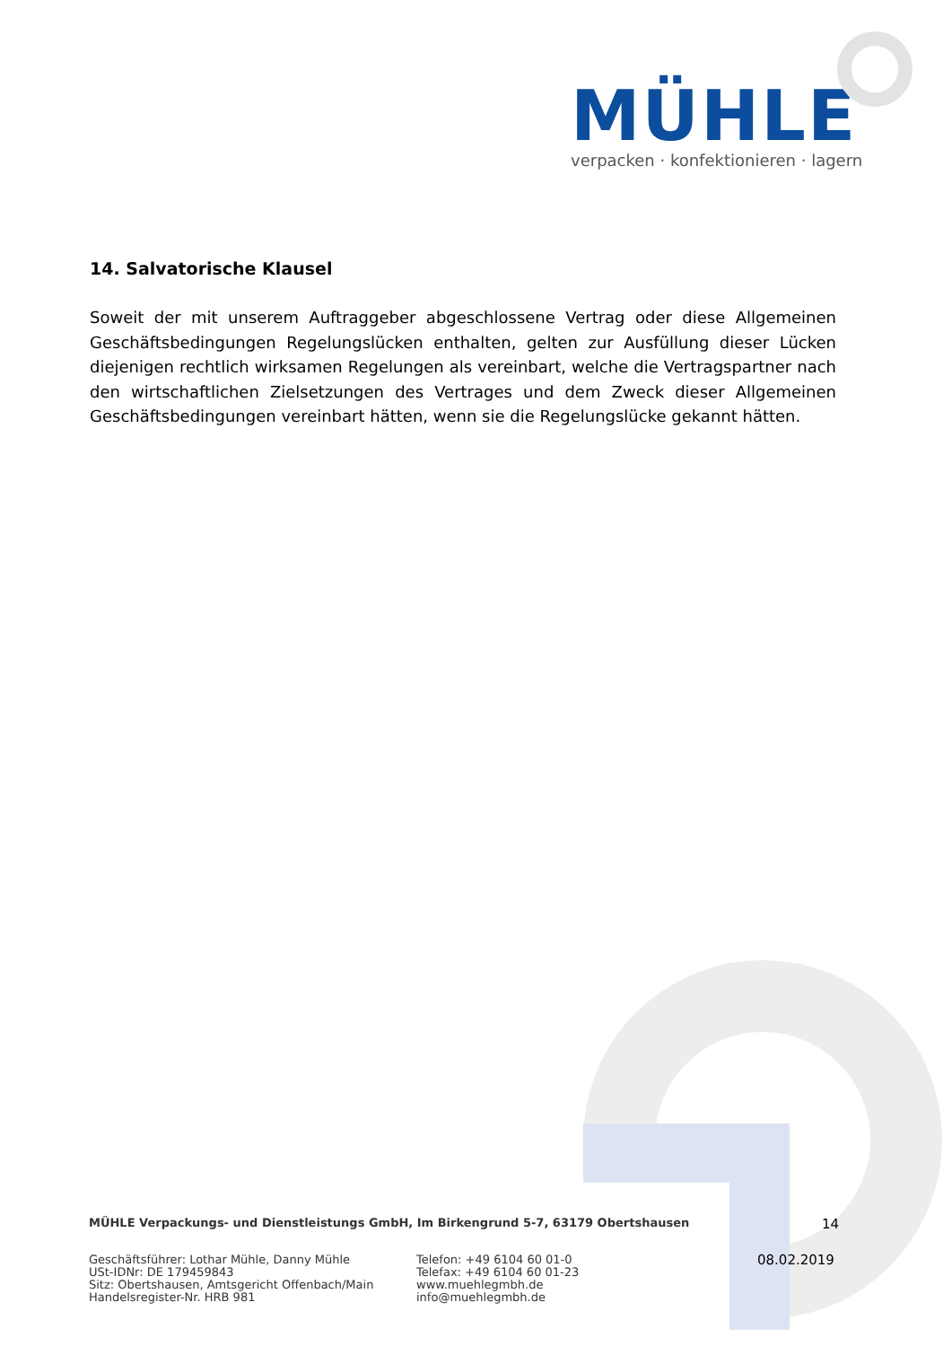MÜHLE
verpacken · konfektionieren · lagern
14. Salvatorische Klausel
Soweit der mit unserem Auftraggeber abgeschlossene Vertrag oder diese Allgemeinen Geschäftsbedingungen Regelungslücken enthalten, gelten zur Ausfüllung dieser Lücken diejenigen rechtlich wirksamen Regelungen als vereinbart, welche die Vertragspartner nach den wirtschaftlichen Zielsetzungen des Vertrages und dem Zweck dieser Allgemeinen Geschäftsbedingungen vereinbart hätten, wenn sie die Regelungslücke gekannt hätten.
MÜHLE Verpackungs- und Dienstleistungs GmbH, Im Birkengrund 5-7, 63179 Obertshausen 14
Geschäftsführer: Lothar Mühle, Danny Mühle
USt-IDNr: DE 179459843
Sitz: Obertshausen, Amtsgericht Offenbach/Main
Handelsregister-Nr. HRB 981
Telefon: +49 6104 60 01-0
Telefax: +49 6104 60 01-23
www.muehlegmbh.de
info@muehlegmbh.de
08.02.2019